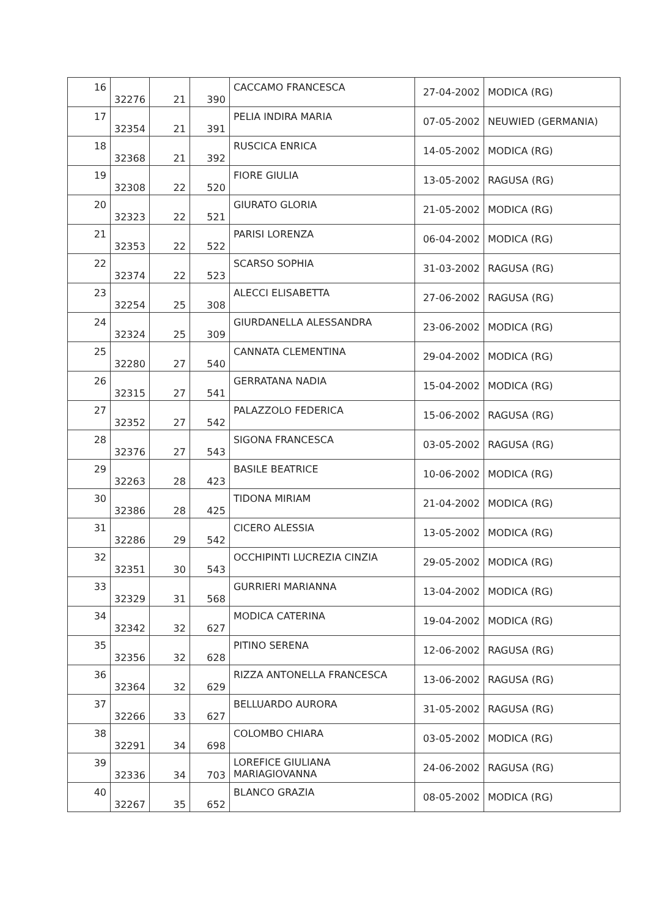| 16 | 32276 | 21 | 390 | CACCAMO FRANCESCA | 27-04-2002 | MODICA (RG) |
| 17 | 32354 | 21 | 391 | PELIA INDIRA MARIA | 07-05-2002 | NEUWIED (GERMANIA) |
| 18 | 32368 | 21 | 392 | RUSCICA ENRICA | 14-05-2002 | MODICA (RG) |
| 19 | 32308 | 22 | 520 | FIORE GIULIA | 13-05-2002 | RAGUSA (RG) |
| 20 | 32323 | 22 | 521 | GIURATO GLORIA | 21-05-2002 | MODICA (RG) |
| 21 | 32353 | 22 | 522 | PARISI LORENZA | 06-04-2002 | MODICA (RG) |
| 22 | 32374 | 22 | 523 | SCARSO SOPHIA | 31-03-2002 | RAGUSA (RG) |
| 23 | 32254 | 25 | 308 | ALECCI ELISABETTA | 27-06-2002 | RAGUSA (RG) |
| 24 | 32324 | 25 | 309 | GIURDANELLA ALESSANDRA | 23-06-2002 | MODICA (RG) |
| 25 | 32280 | 27 | 540 | CANNATA CLEMENTINA | 29-04-2002 | MODICA (RG) |
| 26 | 32315 | 27 | 541 | GERRATANA NADIA | 15-04-2002 | MODICA (RG) |
| 27 | 32352 | 27 | 542 | PALAZZOLO FEDERICA | 15-06-2002 | RAGUSA (RG) |
| 28 | 32376 | 27 | 543 | SIGONA FRANCESCA | 03-05-2002 | RAGUSA (RG) |
| 29 | 32263 | 28 | 423 | BASILE BEATRICE | 10-06-2002 | MODICA (RG) |
| 30 | 32386 | 28 | 425 | TIDONA MIRIAM | 21-04-2002 | MODICA (RG) |
| 31 | 32286 | 29 | 542 | CICERO ALESSIA | 13-05-2002 | MODICA (RG) |
| 32 | 32351 | 30 | 543 | OCCHIPINTI LUCREZIA CINZIA | 29-05-2002 | MODICA (RG) |
| 33 | 32329 | 31 | 568 | GURRIERI MARIANNA | 13-04-2002 | MODICA (RG) |
| 34 | 32342 | 32 | 627 | MODICA CATERINA | 19-04-2002 | MODICA (RG) |
| 35 | 32356 | 32 | 628 | PITINO SERENA | 12-06-2002 | RAGUSA (RG) |
| 36 | 32364 | 32 | 629 | RIZZA ANTONELLA FRANCESCA | 13-06-2002 | RAGUSA (RG) |
| 37 | 32266 | 33 | 627 | BELLUARDO AURORA | 31-05-2002 | RAGUSA (RG) |
| 38 | 32291 | 34 | 698 | COLOMBO CHIARA | 03-05-2002 | MODICA (RG) |
| 39 | 32336 | 34 | 703 | LOREFICE GIULIANA MARIAGIOVANNA | 24-06-2002 | RAGUSA (RG) |
| 40 | 32267 | 35 | 652 | BLANCO GRAZIA | 08-05-2002 | MODICA (RG) |